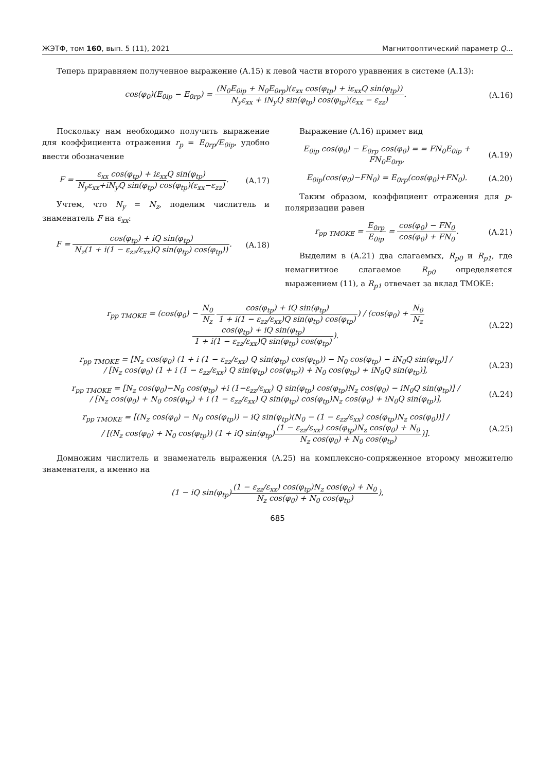ЖЭТФ, том 160, вып. 5 (11), 2021 Магнитооптический параметр Q...
Теперь приравняем полученное выражение (A.15) к левой части второго уравнения в системе (A.13):
cos(φ<sub>0</sub>)(E<sub>0ip</sub> − E<sub>0rp</sub>) = (N<sub>0</sub>E<sub>0ip</sub> + N<sub>0</sub>E<sub>0rp</sub>)(ε<sub>xx</sub> cos(φ<sub>tp</sub>) + iε<sub>xx</sub>Q sin(φ<sub>tp</sub>)) N<sub>y</sub>ε<sub>xx</sub> + iN<sub>y</sub>Q sin(φ<sub>tp</sub>) cos(φ<sub>tp</sub>)(ε<sub>xx</sub> − ε<sub>zz</sub>). (A.16)
Поскольку нам необходимо получить выражение для коэффициента отражения r<sub>p</sub> = E<sub>0rp</sub>/E<sub>0ip</sub>, удобно ввести обозначение
F = ε<sub>xx</sub> cos(φ<sub>tp</sub>) + iε<sub>xx</sub>Q sin(φ<sub>tp</sub>) N<sub>y</sub>ε<sub>xx</sub>+iN<sub>y</sub>Q sin(φ<sub>tp</sub>) cos(φ<sub>tp</sub>)(ε<sub>xx</sub>−ε<sub>zz</sub>). (A.17)
Учтем, что N<sub>y</sub> = N<sub>z</sub>, поделим числитель и знаменатель F на ϵ<sub>xx</sub>:
F = cos(φ<sub>tp</sub>) + iQ sin(φ<sub>tp</sub>) N<sub>z</sub>(1 + i(1 − ε<sub>zz</sub>/ε<sub>xx</sub>)Q sin(φ<sub>tp</sub>) cos(φ<sub>tp</sub>)). (A.18)
Выражение (A.16) примет вид
E<sub>0ip</sub> cos(φ<sub>0</sub>) − E<sub>0rp</sub> cos(φ<sub>0</sub>) = = FN<sub>0</sub>E<sub>0ip</sub> + FN<sub>0</sub>E<sub>0rp</sub>, (A.19)
E<sub>0ip</sub>(cos(φ<sub>0</sub>)−FN<sub>0</sub>) = E<sub>0rp</sub>(cos(φ<sub>0</sub>)+FN<sub>0</sub>). (A.20)
Таким образом, коэффициент отражения для p-поляризации равен
r<sub>pp TMOKE</sub> = E<sub>0rp</sub> E<sub>0ip</sub> = cos(φ<sub>0</sub>) − FN<sub>0</sub> cos(φ<sub>0</sub>) + FN<sub>0</sub>. (A.21)
Выделим в (A.21) два слагаемых, R<sub>p0</sub> и R<sub>p1</sub>, где немагнитное слагаемое R<sub>p0</sub> определяется выражением (11), а R<sub>p1</sub> отвечает за вклад TMOKE:
r<sub>pp TMOKE</sub> = (cos(φ<sub>0</sub>) − N<sub>0</sub> N<sub>z</sub> cos(φ<sub>tp</sub>) + iQ sin(φ<sub>tp</sub>) 1 + i(1 − ε<sub>zz</sub>/ε<sub>xx</sub>)Q sin(φ<sub>tp</sub>) cos(φ<sub>tp</sub>)) / (cos(φ<sub>0</sub>) + N<sub>0</sub> N<sub>z</sub> cos(φ<sub>tp</sub>) + iQ sin(φ<sub>tp</sub>) 1 + i(1 − ε<sub>zz</sub>/ε<sub>xx</sub>)Q sin(φ<sub>tp</sub>) cos(φ<sub>tp</sub>)). (A.22)
r<sub>pp TMOKE</sub> = [N<sub>z</sub> cos(φ<sub>0</sub>) (1 + i (1 − ε<sub>zz</sub>/ε<sub>xx</sub>) Q sin(φ<sub>tp</sub>) cos(φ<sub>tp</sub>)) − N<sub>0</sub> cos(φ<sub>tp</sub>) − iN<sub>0</sub>Q sin(φ<sub>tp</sub>)] /
/ [N<sub>z</sub> cos(φ<sub>0</sub>) (1 + i (1 − ε<sub>zz</sub>/ε<sub>xx</sub>) Q sin(φ<sub>tp</sub>) cos(φ<sub>tp</sub>)) + N<sub>0</sub> cos(φ<sub>tp</sub>) + iN<sub>0</sub>Q sin(φ<sub>tp</sub>)], (A.23)
r<sub>pp TMOKE</sub> = [N<sub>z</sub> cos(φ<sub>0</sub>)−N<sub>0</sub> cos(φ<sub>tp</sub>) +i (1−ε<sub>zz</sub>/ε<sub>xx</sub>) Q sin(φ<sub>tp</sub>) cos(φ<sub>tp</sub>)N<sub>z</sub> cos(φ<sub>0</sub>) − iN<sub>0</sub>Q sin(φ<sub>tp</sub>)] /
/ [N<sub>z</sub> cos(φ<sub>0</sub>) + N<sub>0</sub> cos(φ<sub>tp</sub>) + i (1 − ε<sub>zz</sub>/ε<sub>xx</sub>) Q sin(φ<sub>tp</sub>) cos(φ<sub>tp</sub>)N<sub>z</sub> cos(φ<sub>0</sub>) + iN<sub>0</sub>Q sin(φ<sub>tp</sub>)], (A.24)
r<sub>pp TMOKE</sub> = [(N<sub>z</sub> cos(φ<sub>0</sub>) − N<sub>0</sub> cos(φ<sub>tp</sub>)) − iQ sin(φ<sub>tp</sub>)(N<sub>0</sub> − (1 − ε<sub>zz</sub>/ε<sub>xx</sub>) cos(φ<sub>tp</sub>)N<sub>z</sub> cos(φ<sub>0</sub>))] /
/ [(N<sub>z</sub> cos(φ<sub>0</sub>) + N<sub>0</sub> cos(φ<sub>tp</sub>)) (1 + iQ sin(φ<sub>tp</sub>)(1 − ε<sub>zz</sub>/ε<sub>xx</sub>) cos(φ<sub>tp</sub>)N<sub>z</sub> cos(φ<sub>0</sub>) + N<sub>0</sub> N<sub>z</sub> cos(φ<sub>0</sub>) + N<sub>0</sub> cos(φ<sub>tp</sub>))]. (A.25)
Домножим числитель и знаменатель выражения (A.25) на комплексно-сопряженное второму множителю знаменателя, а именно на
(1 − iQ sin(φ<sub>tp</sub>)(1 − ε<sub>zz</sub>/ε<sub>xx</sub>) cos(φ<sub>tp</sub>)N<sub>z</sub> cos(φ<sub>0</sub>) + N<sub>0</sub> N<sub>z</sub> cos(φ<sub>0</sub>) + N<sub>0</sub> cos(φ<sub>tp</sub>)),
685